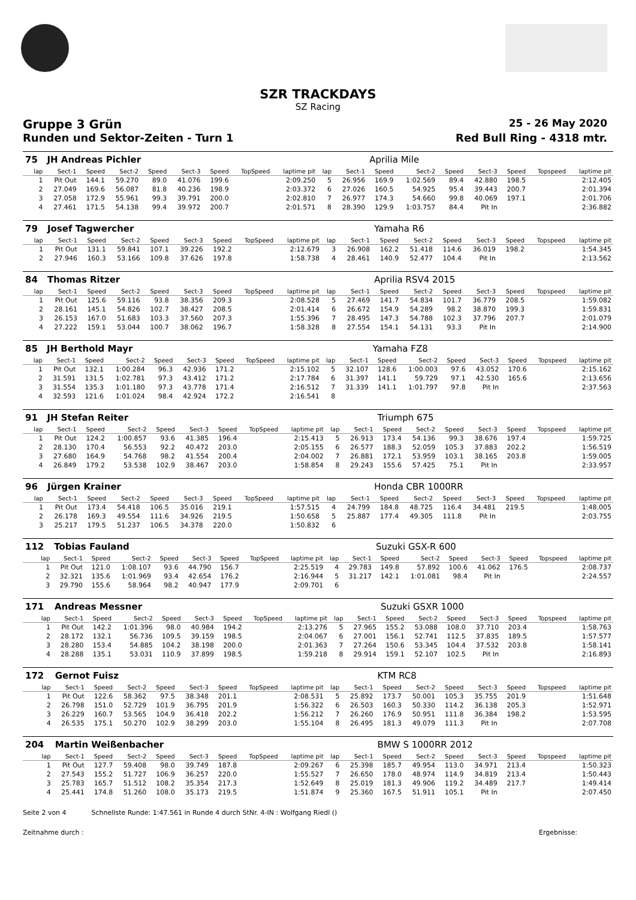SZR TRACKDAYS
SZ Racing
Gruppe 3 Grün 25 - 26 May 2020
Runden und Sektor-Zeiten - Turn 1 Red Bull Ring - 4318 mtr.
| 75 | JH Andreas Pichler | | | | | | | | | | Aprilia Mile | | | | | | |
| lap | Sect-1 | Speed | Sect-2 | Speed | Sect-3 | Speed | TopSpeed | laptime pit | lap | Sect-1 | Speed | Sect-2 | Speed | Sect-3 | Speed | Topspeed | laptime pit |
| 1 | Pit Out | 144.1 | 59.270 | 89.0 | 41.076 | 199.6 | | 2:09.250 | 5 | 26.956 | 169.9 | 1:02.569 | 89.4 | 42.880 | 198.5 | | 2:12.405 |
| 2 | 27.049 | 169.6 | 56.087 | 81.8 | 40.236 | 198.9 | | 2:03.372 | 6 | 27.026 | 160.5 | 54.925 | 95.4 | 39.443 | 200.7 | | 2:01.394 |
| 3 | 27.058 | 172.9 | 55.961 | 99.3 | 39.791 | 200.0 | | 2:02.810 | 7 | 26.977 | 174.3 | 54.660 | 99.8 | 40.069 | 197.1 | | 2:01.706 |
| 4 | 27.461 | 171.5 | 54.138 | 99.4 | 39.972 | 200.7 | | 2:01.571 | 8 | 28.390 | 129.9 | 1:03.757 | 84.4 | Pit In | | | 2:36.882 |
| 79 | Josef Tagwercher | | | | | | | | | | Yamaha R6 | | | | | | |
| lap | Sect-1 | Speed | Sect-2 | Speed | Sect-3 | Speed | TopSpeed | laptime pit | lap | Sect-1 | Speed | Sect-2 | Speed | Sect-3 | Speed | Topspeed | laptime pit |
| 1 | Pit Out | 131.1 | 59.841 | 107.1 | 39.226 | 192.2 | | 2:12.679 | 3 | 26.908 | 162.2 | 51.418 | 114.6 | 36.019 | 198.2 | | 1:54.345 |
| 2 | 27.946 | 160.3 | 53.166 | 109.8 | 37.626 | 197.8 | | 1:58.738 | 4 | 28.461 | 140.9 | 52.477 | 104.4 | Pit In | | | 2:13.562 |
| 84 | Thomas Ritzer | | | | | | | | | | Aprilia RSV4 2015 | | | | | | |
| lap | Sect-1 | Speed | Sect-2 | Speed | Sect-3 | Speed | TopSpeed | laptime pit | lap | Sect-1 | Speed | Sect-2 | Speed | Sect-3 | Speed | Topspeed | laptime pit |
| 1 | Pit Out | 125.6 | 59.116 | 93.8 | 38.356 | 209.3 | | 2:08.528 | 5 | 27.469 | 141.7 | 54.834 | 101.7 | 36.779 | 208.5 | | 1:59.082 |
| 2 | 28.161 | 145.1 | 54.826 | 102.7 | 38.427 | 208.5 | | 2:01.414 | 6 | 26.672 | 154.9 | 54.289 | 98.2 | 38.870 | 199.3 | | 1:59.831 |
| 3 | 26.153 | 167.0 | 51.683 | 103.3 | 37.560 | 207.3 | | 1:55.396 | 7 | 28.495 | 147.3 | 54.788 | 102.3 | 37.796 | 207.7 | | 2:01.079 |
| 4 | 27.222 | 159.1 | 53.044 | 100.7 | 38.062 | 196.7 | | 1:58.328 | 8 | 27.554 | 154.1 | 54.131 | 93.3 | Pit In | | | 2:14.900 |
| 85 | JH Berthold Mayr | | | | | | | | | | Yamaha FZ8 | | | | | | |
| lap | Sect-1 | Speed | Sect-2 | Speed | Sect-3 | Speed | TopSpeed | laptime pit | lap | Sect-1 | Speed | Sect-2 | Speed | Sect-3 | Speed | Topspeed | laptime pit |
| 1 | Pit Out | 132.1 | 1:00.284 | 96.3 | 42.936 | 171.2 | | 2:15.102 | 5 | 32.107 | 128.6 | 1:00.003 | 97.6 | 43.052 | 170.6 | | 2:15.162 |
| 2 | 31.591 | 131.5 | 1:02.781 | 97.3 | 43.412 | 171.2 | | 2:17.784 | 6 | 31.397 | 141.1 | 59.729 | 97.1 | 42.530 | 165.6 | | 2:13.656 |
| 3 | 31.554 | 135.3 | 1:01.180 | 97.3 | 43.778 | 171.4 | | 2:16.512 | 7 | 31.339 | 141.1 | 1:01.797 | 97.8 | Pit In | | | 2:37.563 |
| 4 | 32.593 | 121.6 | 1:01.024 | 98.4 | 42.924 | 172.2 | | 2:16.541 | 8 | | | | | | | | |
| 91 | JH Stefan Reiter | | | | | | | | | | Triumph 675 | | | | | | |
| lap | Sect-1 | Speed | Sect-2 | Speed | Sect-3 | Speed | TopSpeed | laptime pit | lap | Sect-1 | Speed | Sect-2 | Speed | Sect-3 | Speed | Topspeed | laptime pit |
| 1 | Pit Out | 124.2 | 1:00.857 | 93.6 | 41.385 | 196.4 | | 2:15.413 | 5 | 26.913 | 173.4 | 54.136 | 99.3 | 38.676 | 197.4 | | 1:59.725 |
| 2 | 28.130 | 170.4 | 56.553 | 92.2 | 40.472 | 203.0 | | 2:05.155 | 6 | 26.577 | 188.3 | 52.059 | 105.3 | 37.883 | 202.2 | | 1:56.519 |
| 3 | 27.680 | 164.9 | 54.768 | 98.2 | 41.554 | 200.4 | | 2:04.002 | 7 | 26.881 | 172.1 | 53.959 | 103.1 | 38.165 | 203.8 | | 1:59.005 |
| 4 | 26.849 | 179.2 | 53.538 | 102.9 | 38.467 | 203.0 | | 1:58.854 | 8 | 29.243 | 155.6 | 57.425 | 75.1 | Pit In | | | 2:33.957 |
| 96 | Jürgen Krainer | | | | | | | | | | Honda CBR 1000RR | | | | | | |
| lap | Sect-1 | Speed | Sect-2 | Speed | Sect-3 | Speed | TopSpeed | laptime pit | lap | Sect-1 | Speed | Sect-2 | Speed | Sect-3 | Speed | Topspeed | laptime pit |
| 1 | Pit Out | 173.4 | 54.418 | 106.5 | 35.016 | 219.1 | | 1:57.515 | 4 | 24.799 | 184.8 | 48.725 | 116.4 | 34.481 | 219.5 | | 1:48.005 |
| 2 | 26.178 | 169.3 | 49.554 | 111.6 | 34.926 | 219.5 | | 1:50.658 | 5 | 25.887 | 177.4 | 49.305 | 111.8 | Pit In | | | 2:03.755 |
| 3 | 25.217 | 179.5 | 51.237 | 106.5 | 34.378 | 220.0 | | 1:50.832 | 6 | | | | | | | | |
| 112 | Tobias Fauland | | | | | | | | | | Suzuki GSX-R 600 | | | | | | |
| lap | Sect-1 | Speed | Sect-2 | Speed | Sect-3 | Speed | TopSpeed | laptime pit | lap | Sect-1 | Speed | Sect-2 | Speed | Sect-3 | Speed | Topspeed | laptime pit |
| 1 | Pit Out | 121.0 | 1:08.107 | 93.6 | 44.790 | 156.7 | | 2:25.519 | 4 | 29.783 | 149.8 | 57.892 | 100.6 | 41.062 | 176.5 | | 2:08.737 |
| 2 | 32.321 | 135.6 | 1:01.969 | 93.4 | 42.654 | 176.2 | | 2:16.944 | 5 | 31.217 | 142.1 | 1:01.081 | 98.4 | Pit In | | | 2:24.557 |
| 3 | 29.790 | 155.6 | 58.964 | 98.2 | 40.947 | 177.9 | | 2:09.701 | 6 | | | | | | | | |
| 171 | Andreas Messner | | | | | | | | | | Suzuki GSXR 1000 | | | | | | |
| lap | Sect-1 | Speed | Sect-2 | Speed | Sect-3 | Speed | TopSpeed | laptime pit | lap | Sect-1 | Speed | Sect-2 | Speed | Sect-3 | Speed | Topspeed | laptime pit |
| 1 | Pit Out | 142.2 | 1:01.396 | 98.0 | 40.984 | 194.2 | | 2:13.276 | 5 | 27.965 | 155.2 | 53.088 | 108.0 | 37.710 | 203.4 | | 1:58.763 |
| 2 | 28.172 | 132.1 | 56.736 | 109.5 | 39.159 | 198.5 | | 2:04.067 | 6 | 27.001 | 156.1 | 52.741 | 112.5 | 37.835 | 189.5 | | 1:57.577 |
| 3 | 28.280 | 153.4 | 54.885 | 104.2 | 38.198 | 200.0 | | 2:01.363 | 7 | 27.264 | 150.6 | 53.345 | 104.4 | 37.532 | 203.8 | | 1:58.141 |
| 4 | 28.288 | 135.1 | 53.031 | 110.9 | 37.899 | 198.5 | | 1:59.218 | 8 | 29.914 | 159.1 | 52.107 | 102.5 | Pit In | | | 2:16.893 |
| 172 | Gernot Fuisz | | | | | | | | | | KTM RC8 | | | | | | |
| lap | Sect-1 | Speed | Sect-2 | Speed | Sect-3 | Speed | TopSpeed | laptime pit | lap | Sect-1 | Speed | Sect-2 | Speed | Sect-3 | Speed | Topspeed | laptime pit |
| 1 | Pit Out | 122.6 | 58.362 | 97.5 | 38.348 | 201.1 | | 2:08.531 | 5 | 25.892 | 173.7 | 50.001 | 105.3 | 35.755 | 201.9 | | 1:51.648 |
| 2 | 26.798 | 151.0 | 52.729 | 101.9 | 36.795 | 201.9 | | 1:56.322 | 6 | 26.503 | 160.3 | 50.330 | 114.2 | 36.138 | 205.3 | | 1:52.971 |
| 3 | 26.229 | 160.7 | 53.565 | 104.9 | 36.418 | 202.2 | | 1:56.212 | 7 | 26.260 | 176.9 | 50.951 | 111.8 | 36.384 | 198.2 | | 1:53.595 |
| 4 | 26.535 | 175.1 | 50.270 | 102.9 | 38.299 | 203.0 | | 1:55.104 | 8 | 26.495 | 181.3 | 49.079 | 111.3 | Pit In | | | 2:07.708 |
| 204 | Martin Weißenbacher | | | | | | | | | | BMW S 1000RR 2012 | | | | | | |
| lap | Sect-1 | Speed | Sect-2 | Speed | Sect-3 | Speed | TopSpeed | laptime pit | lap | Sect-1 | Speed | Sect-2 | Speed | Sect-3 | Speed | Topspeed | laptime pit |
| 1 | Pit Out | 127.7 | 59.408 | 98.0 | 39.749 | 187.8 | | 2:09.267 | 6 | 25.398 | 185.7 | 49.954 | 113.0 | 34.971 | 213.4 | | 1:50.323 |
| 2 | 27.543 | 155.2 | 51.727 | 106.9 | 36.257 | 220.0 | | 1:55.527 | 7 | 26.650 | 178.0 | 48.974 | 114.9 | 34.819 | 213.4 | | 1:50.443 |
| 3 | 25.783 | 165.7 | 51.512 | 108.2 | 35.354 | 217.3 | | 1:52.649 | 8 | 25.019 | 181.3 | 49.906 | 119.2 | 34.489 | 217.7 | | 1:49.414 |
| 4 | 25.441 | 174.8 | 51.260 | 108.0 | 35.173 | 219.5 | | 1:51.874 | 9 | 25.360 | 167.5 | 51.911 | 105.1 | Pit In | | | 2:07.450 |
Seite 2 von 4 Schnellste Runde: 1:47.561 in Runde 4 durch StNr. 4-IN : Wolfgang Riedl ()
Zeitnahme durch : Ergebnisse: